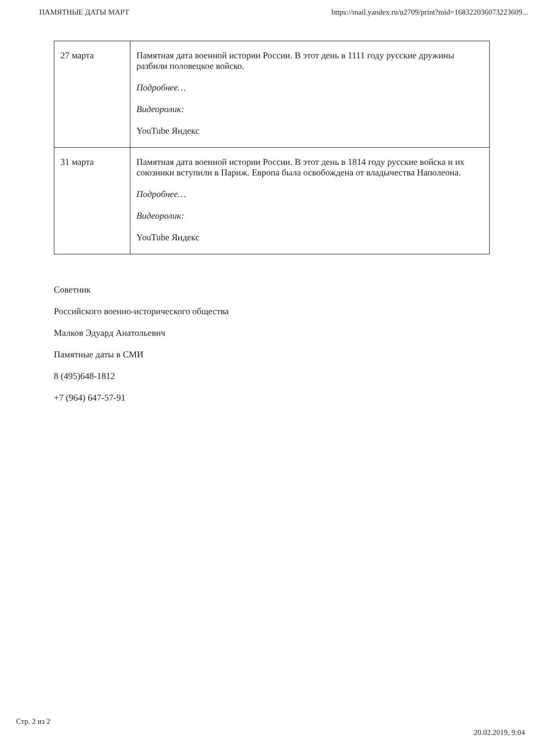ПАМЯТНЫЕ ДАТЫ МАРТ https://mail.yandex.ru/u2709/print?mid=168322036073223609...
| 27 марта | Памятная дата военной истории России. В этот день в 1111 году русские дружины разбили половецкое войско. Подробнее… Видеоролик: YouTube Яндекс |
| 31 марта | Памятная дата военной истории России. В этот день в 1814 году русские войска и их союзники вступили в Париж. Европа была освобождена от владычества Наполеона. Подробнее… Видеоролик: YouTube Яндекс |
Советник
Российского военно-исторического общества
Малков Эдуард Анатольевич
Памятные даты в СМИ
8 (495)648-1812
+7 (964) 647-57-91
Стр. 2 из 2 20.02.2019, 9:04